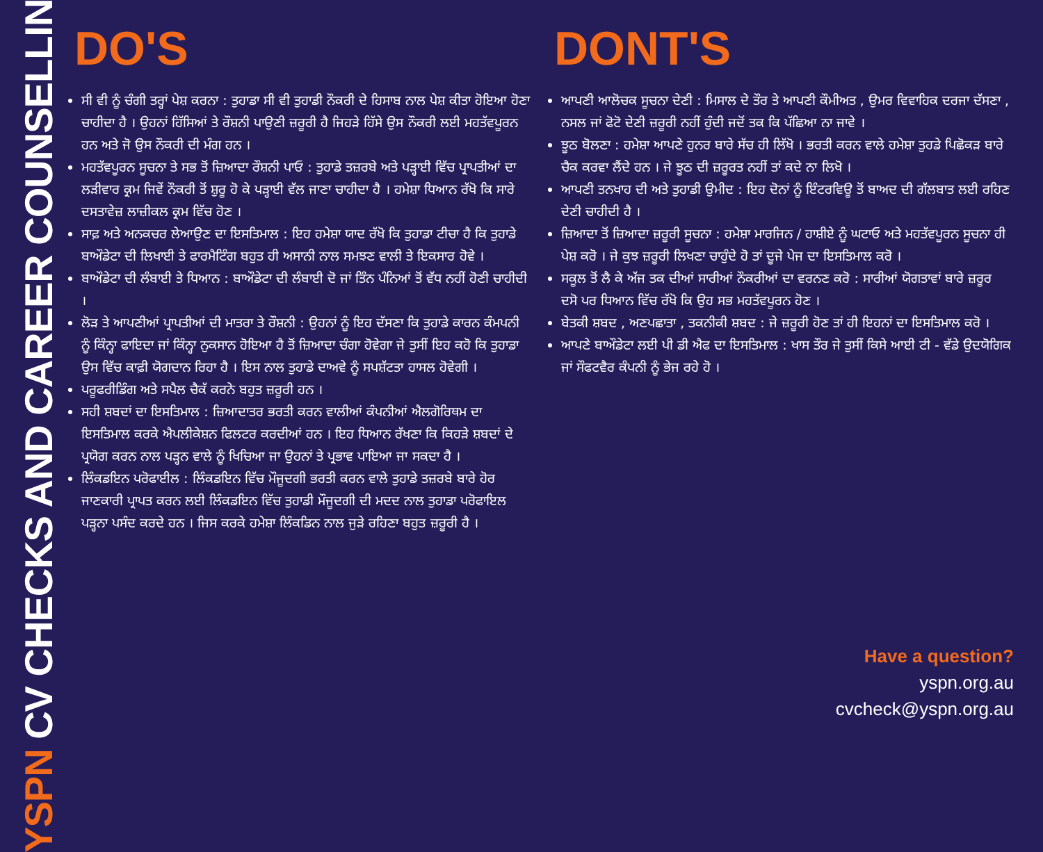YSPN CV CHECKS AND CAREER COUNSELLING
DO'S
ਸੀ ਵੀ ਨੂੰ ਚੰਗੀ ਤਰ੍ਹਾਂ ਪੇਸ਼ ਕਰਨਾ : ਤੁਹਾਡਾ ਸੀ ਵੀ ਤੁਹਾਡੀ ਨੌਕਰੀ ਦੇ ਹਿਸਾਬ ਨਾਲ ਪੇਸ਼ ਕੀਤਾ ਹੋਇਆ ਹੋਣਾ ਚਾਹੀਦਾ ਹੈ । ਉਹਨਾਂ ਹਿੱਸਿਆਂ ਤੇ ਰੌਸ਼ਨੀ ਪਾਉਣੀ ਜ਼ਰੂਰੀ ਹੈ ਜਿਹੜੇ ਹਿੱਸੇ ਉਸ ਨੌਕਰੀ ਲਈ ਮਹਤੱਵਪੂਰਨ ਹਨ ਅਤੇ ਜੋ ਉਸ ਨੌਕਰੀ ਦੀ ਮੰਗ ਹਨ ।
ਮਹਤੱਵਪੂਰਨ ਸੂਚਨਾ ਤੇ ਸਭ ਤੋਂ ਜ਼ਿਆਦਾ ਰੌਸ਼ਨੀ ਪਾਓ : ਤੁਹਾਡੇ ਤਜ਼ਰਬੇ ਅਤੇ ਪੜ੍ਹਾਈ ਵਿੱਚ ਪ੍ਰਾਪਤੀਆਂ ਦਾ ਲੜੀਵਾਰ ਕ੍ਰਮ ਜਿਵੇਂ ਨੌਕਰੀ ਤੋਂ ਸ਼ੁਰੂ ਹੋ ਕੇ ਪੜ੍ਹਾਈ ਵੱਲ ਜਾਣਾ ਚਾਹੀਦਾ ਹੈ । ਹਮੇਸ਼ਾ ਧਿਆਨ ਰੱਖੋ ਕਿ ਸਾਰੇ ਦਸਤਾਵੇਜ਼ ਲਾਜ਼ੀਕਲ ਕ੍ਰਮ ਵਿੱਚ ਹੋਣ ।
ਸਾਫ਼ ਅਤੇ ਅਨਕਚਰ ਲੇਆਉਣ ਦਾ ਇਸਤਿਮਾਲ : ਇਹ ਹਮੇਸ਼ਾ ਯਾਦ ਰੱਖੋ ਕਿ ਤੁਹਾਡਾ ਟੀਚਾ ਹੈ ਕਿ ਤੁਹਾਡੇ ਬਾਔਡੇਟਾ ਦੀ ਲਿਖਾਈ ਤੇ ਫਾਰਮੈਟਿੰਗ ਬਹੁਤ ਹੀ ਅਸਾਨੀ ਨਾਲ ਸਮਝਣ ਵਾਲੀ ਤੇ ਇਕਸਾਰ ਹੋਵੇ ।
ਬਾਔਡੇਟਾ ਦੀ ਲੰਬਾਈ ਤੇ ਧਿਆਨ : ਬਾਔਡੇਟਾ ਦੀ ਲੰਬਾਈ ਦੋ ਜਾਂ ਤਿੰਨ ਪੰਨਿਆਂ ਤੋਂ ਵੱਧ ਨਹੀਂ ਹੋਣੀ ਚਾਹੀਦੀ ।
ਲੋੜ ਤੇ ਆਪਣੀਆਂ ਪ੍ਰਾਪਤੀਆਂ ਦੀ ਮਾਤਰਾ ਤੇ ਰੌਸ਼ਨੀ : ਉਹਨਾਂ ਨੂੰ ਇਹ ਦੱਸਣਾ ਕਿ ਤੁਹਾਡੇ ਕਾਰਨ ਕੰਮਪਨੀ ਨੂੰ ਕਿੰਨ੍ਹਾ ਫਾਇਦਾ ਜਾਂ ਕਿੰਨ੍ਹਾ ਨੁਕਸਾਨ ਹੋਇਆ ਹੈ ਤੋਂ ਜ਼ਿਆਦਾ ਚੰਗਾ ਹੋਵੇਗਾ ਜੇ ਤੁਸੀਂ ਇਹ ਕਹੋ ਕਿ ਤੁਹਾਡਾ ਉਸ ਵਿੱਚ ਕਾਫ਼ੀ ਯੋਗਦਾਨ ਰਿਹਾ ਹੈ । ਇਸ ਨਾਲ ਤੁਹਾਡੇ ਦਾਅਵੇ ਨੂੰ ਸਪਸ਼ੱਟਤਾ ਹਾਸਲ ਹੋਵੇਗੀ ।
ਪਰੂਫਰੀਡਿੰਗ ਅਤੇ ਸਪੈਲ ਚੈਕੱ ਕਰਨੇ ਬਹੁਤ ਜ਼ਰੂਰੀ ਹਨ ।
ਸਹੀ ਸ਼ਬਦਾਂ ਦਾ ਇਸਤਿਮਾਲ : ਜ਼ਿਆਦਾਤਰ ਭਰਤੀ ਕਰਨ ਵਾਲੀਆਂ ਕੰਪਨੀਆਂ ਐਲਗੋਰਿਥਮ ਦਾ ਇਸਤਿਮਾਲ ਕਰਕੇ ਐਪਲੀਕੇਸ਼ਨ ਫਿਲਟਰ ਕਰਦੀਆਂ ਹਨ । ਇਹ ਧਿਆਨ ਰੱਖਣਾ ਕਿ ਕਿਹੜੇ ਸ਼ਬਦਾਂ ਦੇ ਪ੍ਰਯੋਗ ਕਰਨ ਨਾਲ ਪੜ੍ਹਨ ਵਾਲੇ ਨੂੰ ਖਿਚਿਆ ਜਾ ਉਹਨਾਂ ਤੇ ਪ੍ਰਭਾਵ ਪਾਇਆ ਜਾ ਸਕਦਾ ਹੈ ।
ਲਿੰਕਡਇਨ ਪਰੋਫਾਈਲ : ਲਿੰਕਡਇਨ ਵਿੱਚ ਮੌਜੂਦਗੀ ਭਰਤੀ ਕਰਨ ਵਾਲੇ ਤੁਹਾਡੇ ਤਜ਼ਰਬੇ ਬਾਰੇ ਹੋਰ ਜਾਣਕਾਰੀ ਪ੍ਰਾਪਤ ਕਰਨ ਲਈ ਲਿੰਕਡਇਨ ਵਿੱਚ ਤੁਹਾਡੀ ਮੌਜੂਦਗੀ ਦੀ ਮਦਦ ਨਾਲ ਤੁਹਾਡਾ ਪਰੋਫਾਇਲ ਪੜ੍ਹਨਾ ਪਸੰਦ ਕਰਦੇ ਹਨ । ਜਿਸ ਕਰਕੇ ਹਮੇਸ਼ਾ ਲਿੰਕਡਿਨ ਨਾਲ ਜੁੜੇ ਰਹਿਣਾ ਬਹੁਤ ਜ਼ਰੂਰੀ ਹੈ ।
DONT'S
ਆਪਣੀ ਆਲੋਚਕ ਸੂਚਨਾ ਦੇਣੀ : ਮਿਸਾਲ ਦੇ ਤੌਰ ਤੇ ਆਪਣੀ ਕੌਮੀਅਤ , ਉਮਰ ਵਿਵਾਹਿਕ ਦਰਜਾ ਦੱਸਣਾ , ਨਸਲ ਜਾਂ ਫੋਟੋ ਦੇਣੀ ਜ਼ਰੂਰੀ ਨਹੀਂ ਹੁੰਦੀ ਜਦੋਂ ਤਕ ਕਿ ਪੱਛਿਆ ਨਾ ਜਾਵੇ ।
ਝੂਠ ਬੋਲਣਾ : ਹਮੇਸ਼ਾ ਆਪਣੇ ਹੁਨਰ ਬਾਰੇ ਸੱਚ ਹੀ ਲਿੱਖੋ । ਭਰਤੀ ਕਰਨ ਵਾਲੇ ਹਮੇਸ਼ਾ ਤੁਹਡੇ ਪਿਛੋਕੜ ਬਾਰੇ ਚੈਕ ਕਰਵਾ ਲੈਂਦੇ ਹਨ । ਜੇ ਝੂਠ ਦੀ ਜ਼ਰੂਰਤ ਨਹੀਂ ਤਾਂ ਕਦੇ ਨਾ ਲਿਖੋ ।
ਆਪਣੀ ਤਨਖਾਹ ਦੀ ਅਤੇ ਤੁਹਾਡੀ ਉਮੀਦ : ਇਹ ਦੋਨਾਂ ਨੂੰ ਇੰਟਰਵਿਊ ਤੋਂ ਬਾਅਦ ਦੀ ਗੱਲਬਾਤ ਲਈ ਰਹਿਣ ਦੇਣੀ ਚਾਹੀਦੀ ਹੈ ।
ਜ਼ਿਆਦਾ ਤੋਂ ਜ਼ਿਆਦਾ ਜ਼ਰੂਰੀ ਸੂਚਨਾ : ਹਮੇਸ਼ਾ ਮਾਰਜਿਨ / ਹਾਸ਼ੀਏ ਨੂੰ ਘਟਾਓ ਅਤੇ ਮਹਤੱਵਪੂਰਨ ਸੂਚਨਾ ਹੀ ਪੇਸ਼ ਕਰੋ । ਜੇ ਕੁਝ ਜ਼ਰੂਰੀ ਲਿਖਣਾ ਚਾਹੁੰਦੇ ਹੋ ਤਾਂ ਦੂਜੇ ਪੇਜ ਦਾ ਇਸਤਿਮਾਲ ਕਰੋ ।
ਸਕੂਲ ਤੋਂ ਲੈ ਕੇ ਅੱਜ ਤਕ ਦੀਆਂ ਸਾਰੀਆਂ ਨੌਕਰੀਆਂ ਦਾ ਵਰਨਣ ਕਰੋ : ਸਾਰੀਆਂ ਯੋਗਤਾਵਾਂ ਬਾਰੇ ਜ਼ਰੂਰ ਦਸੋ ਪਰ ਧਿਆਨ ਵਿੱਚ ਰੱਖੋ ਕਿ ਉਹ ਸਭ ਮਹਤੱਵਪੂਰਨ ਹੋਣ ।
ਬੇਤਕੀ ਸ਼ਬਦ , ਅਣਪਛਾਤਾ , ਤਕਨੀਕੀ ਸ਼ਬਦ : ਜੇ ਜ਼ਰੂਰੀ ਹੋਣ ਤਾਂ ਹੀ ਇਹਨਾਂ ਦਾ ਇਸਤਿਮਾਲ ਕਰੋ ।
ਆਪਣੇ ਬਾਔਡੇਟਾ ਲਈ ਪੀ ਡੀ ਐਫ ਦਾ ਇਸਤਿਮਾਲ : ਖਾਸ ਤੌਰ ਜੇ ਤੁਸੀਂ ਕਿਸੇ ਆਈ ਟੀ - ਵੱਡੇ ਉਦਯੋਗਿਕ ਜਾਂ ਸੌਫਟਵੈਰ ਕੰਪਨੀ ਨੂੰ ਭੇਜ ਰਹੇ ਹੋ ।
Have a question?
yspn.org.au
cvcheck@yspn.org.au